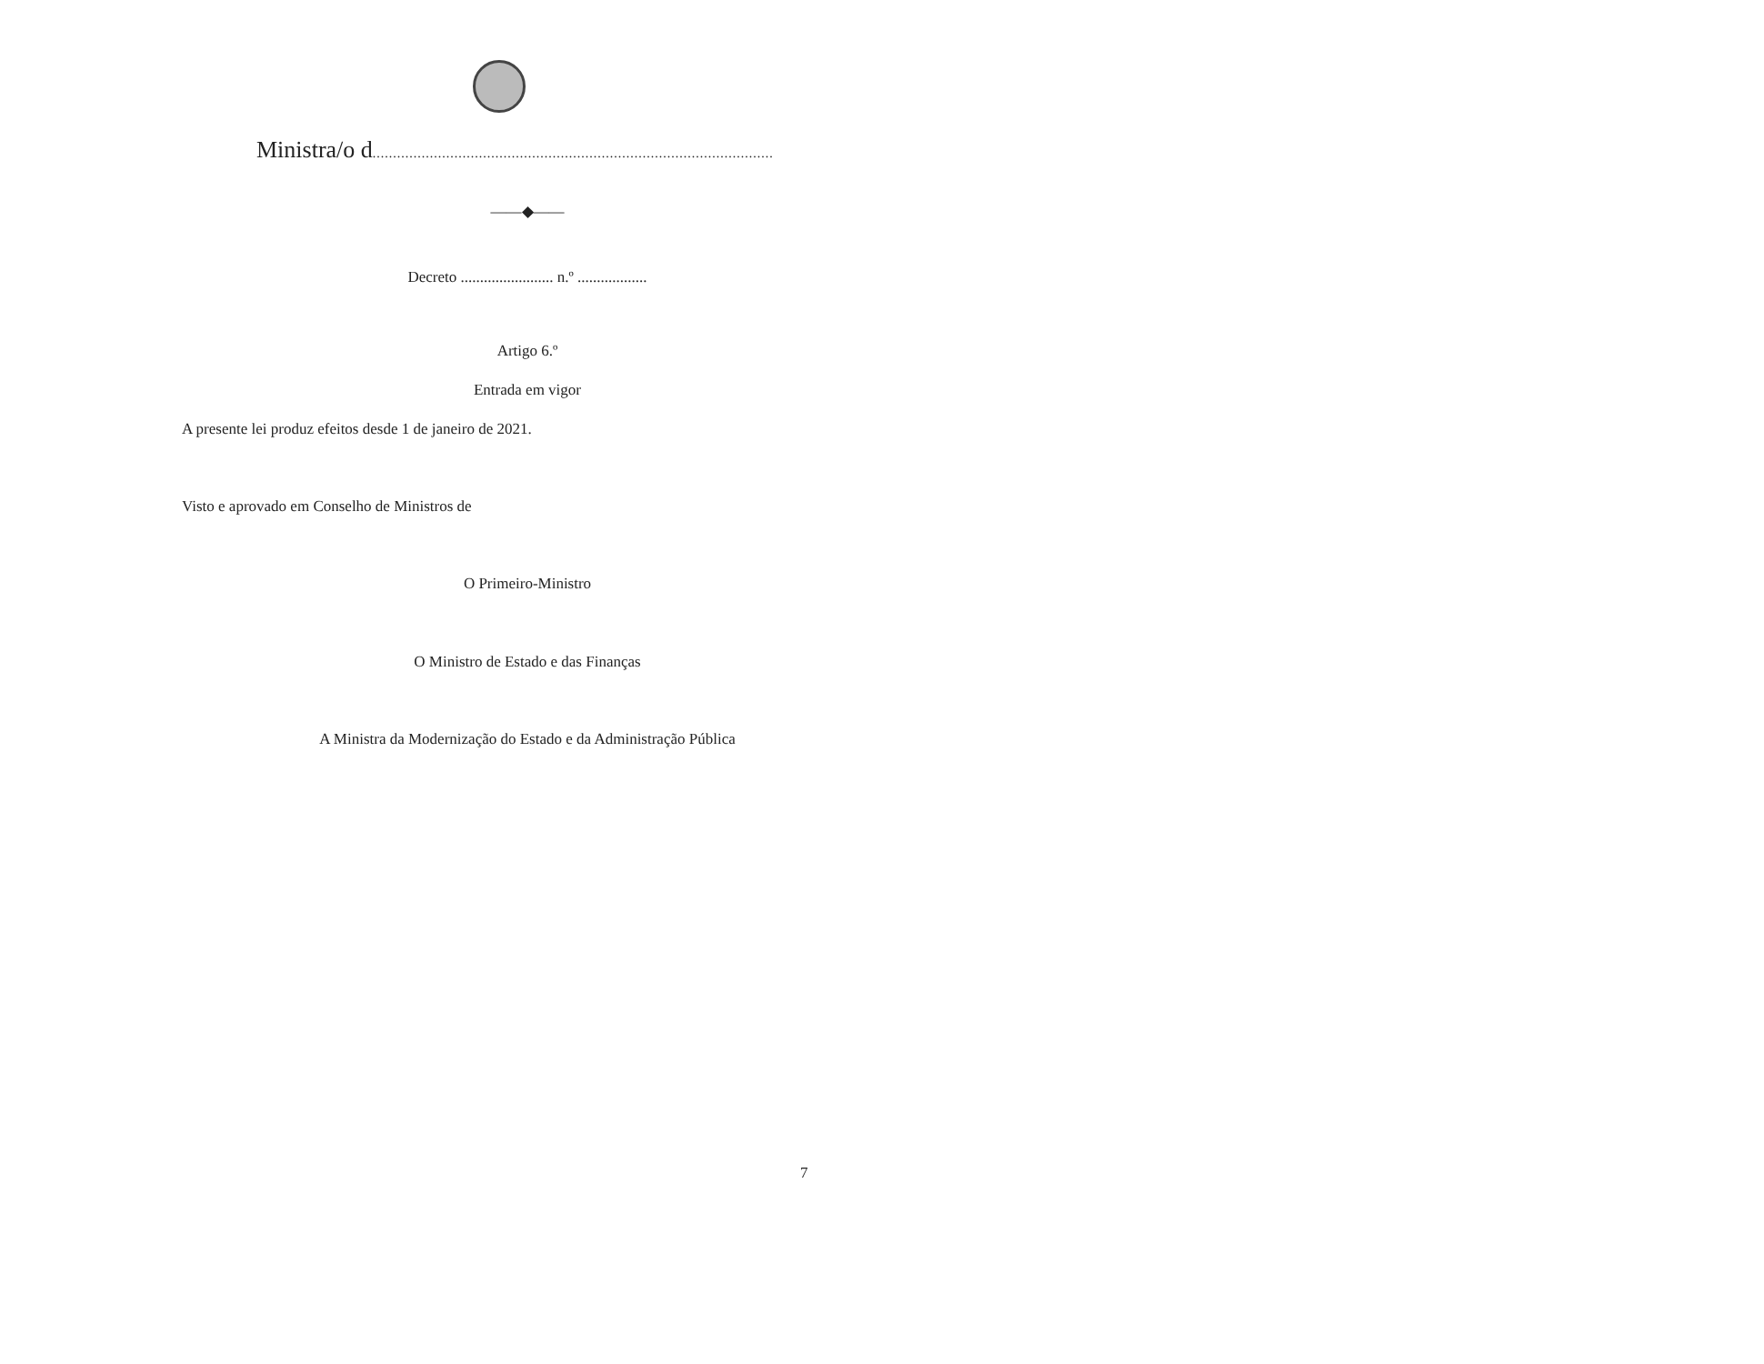Ministra/o d..................................................................................................
——◆——
Decreto ........................ n.º ..................
Artigo 6.º
Entrada em vigor
A presente lei produz efeitos desde 1 de janeiro de 2021.
Visto e aprovado em Conselho de Ministros de
O Primeiro-Ministro
O Ministro de Estado e das Finanças
A Ministra da Modernização do Estado e da Administração Pública
7